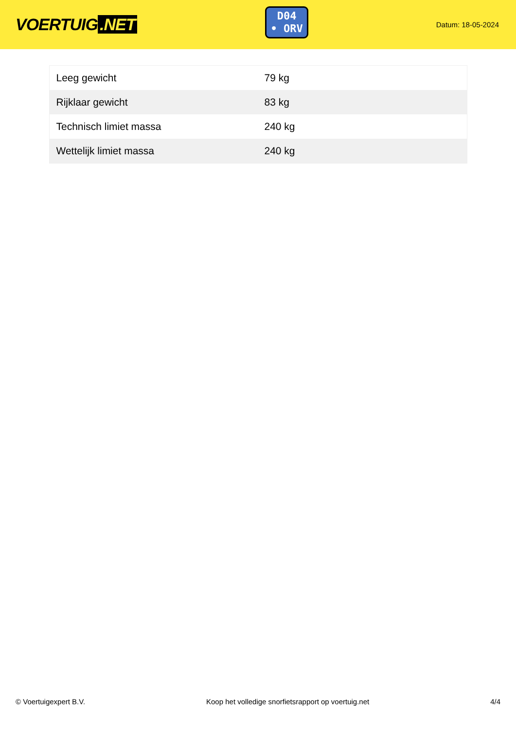VOERTUIG.NET
D04
• ORV
Datum: 18-05-2024
| Leeg gewicht | 79 kg |
| Rijklaar gewicht | 83 kg |
| Technisch limiet massa | 240 kg |
| Wettelijk limiet massa | 240 kg |
© Voertuigexpert B.V. Koop het volledige snorfietsrapport op voertuig.net 4/4